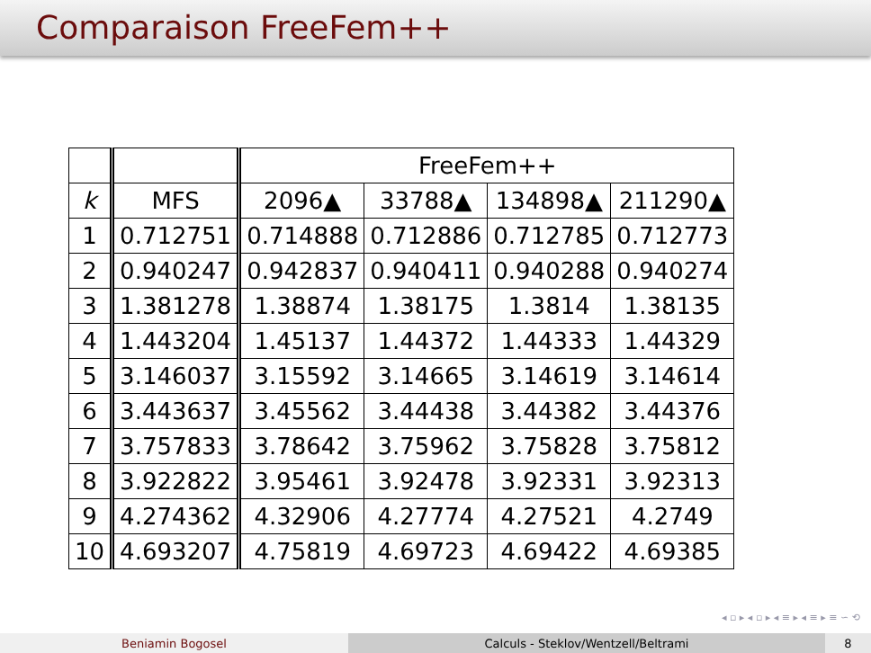Comparaison FreeFem++
| | | FreeFem++ | | | |
| k | MFS | 2096▲ | 33788▲ | 134898▲ | 211290▲ |
| 1 | 0.712751 | 0.714888 | 0.712886 | 0.712785 | 0.712773 |
| 2 | 0.940247 | 0.942837 | 0.940411 | 0.940288 | 0.940274 |
| 3 | 1.381278 | 1.38874 | 1.38175 | 1.3814 | 1.38135 |
| 4 | 1.443204 | 1.45137 | 1.44372 | 1.44333 | 1.44329 |
| 5 | 3.146037 | 3.15592 | 3.14665 | 3.14619 | 3.14614 |
| 6 | 3.443637 | 3.45562 | 3.44438 | 3.44382 | 3.44376 |
| 7 | 3.757833 | 3.78642 | 3.75962 | 3.75828 | 3.75812 |
| 8 | 3.922822 | 3.95461 | 3.92478 | 3.92331 | 3.92313 |
| 9 | 4.274362 | 4.32906 | 4.27774 | 4.27521 | 4.2749 |
| 10 | 4.693207 | 4.75819 | 4.69723 | 4.69422 | 4.69385 |
◂ ▫ ▸ ◂ ▫ ▸ ◂ ≡ ▸ ◂ ≡ ▸ ≡ ∽ ⟲
Beniamin Bogosel Calculs - Steklov/Wentzell/Beltrami 8